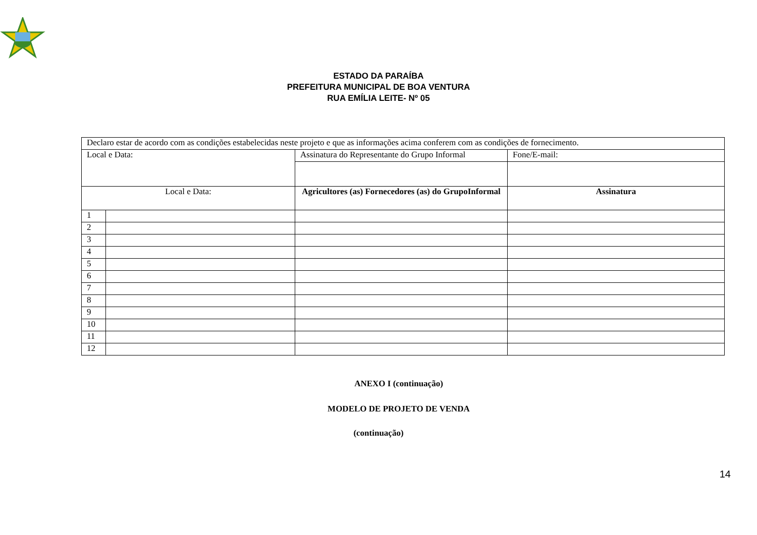ESTADO DA PARAÍBA
PREFEITURA MUNICIPAL DE BOA VENTURA
RUA EMÍLIA LEITE- Nº 05
| Declaro estar de acordo com as condições estabelecidas neste projeto e que as informações acima conferem com as condições de fornecimento. | | | |
| Local e Data: | | Assinatura do Representante do Grupo Informal | Fone/E-mail: |
| Local e Data: | | Agricultores (as) Fornecedores (as) do GrupoInformal | Assinatura |
| 1 | | | |
| 2 | | | |
| 3 | | | |
| 4 | | | |
| 5 | | | |
| 6 | | | |
| 7 | | | |
| 8 | | | |
| 9 | | | |
| 10 | | | |
| 11 | | | |
| 12 | | | |
ANEXO I (continuação)
MODELO DE PROJETO DE VENDA
(continuação)
14